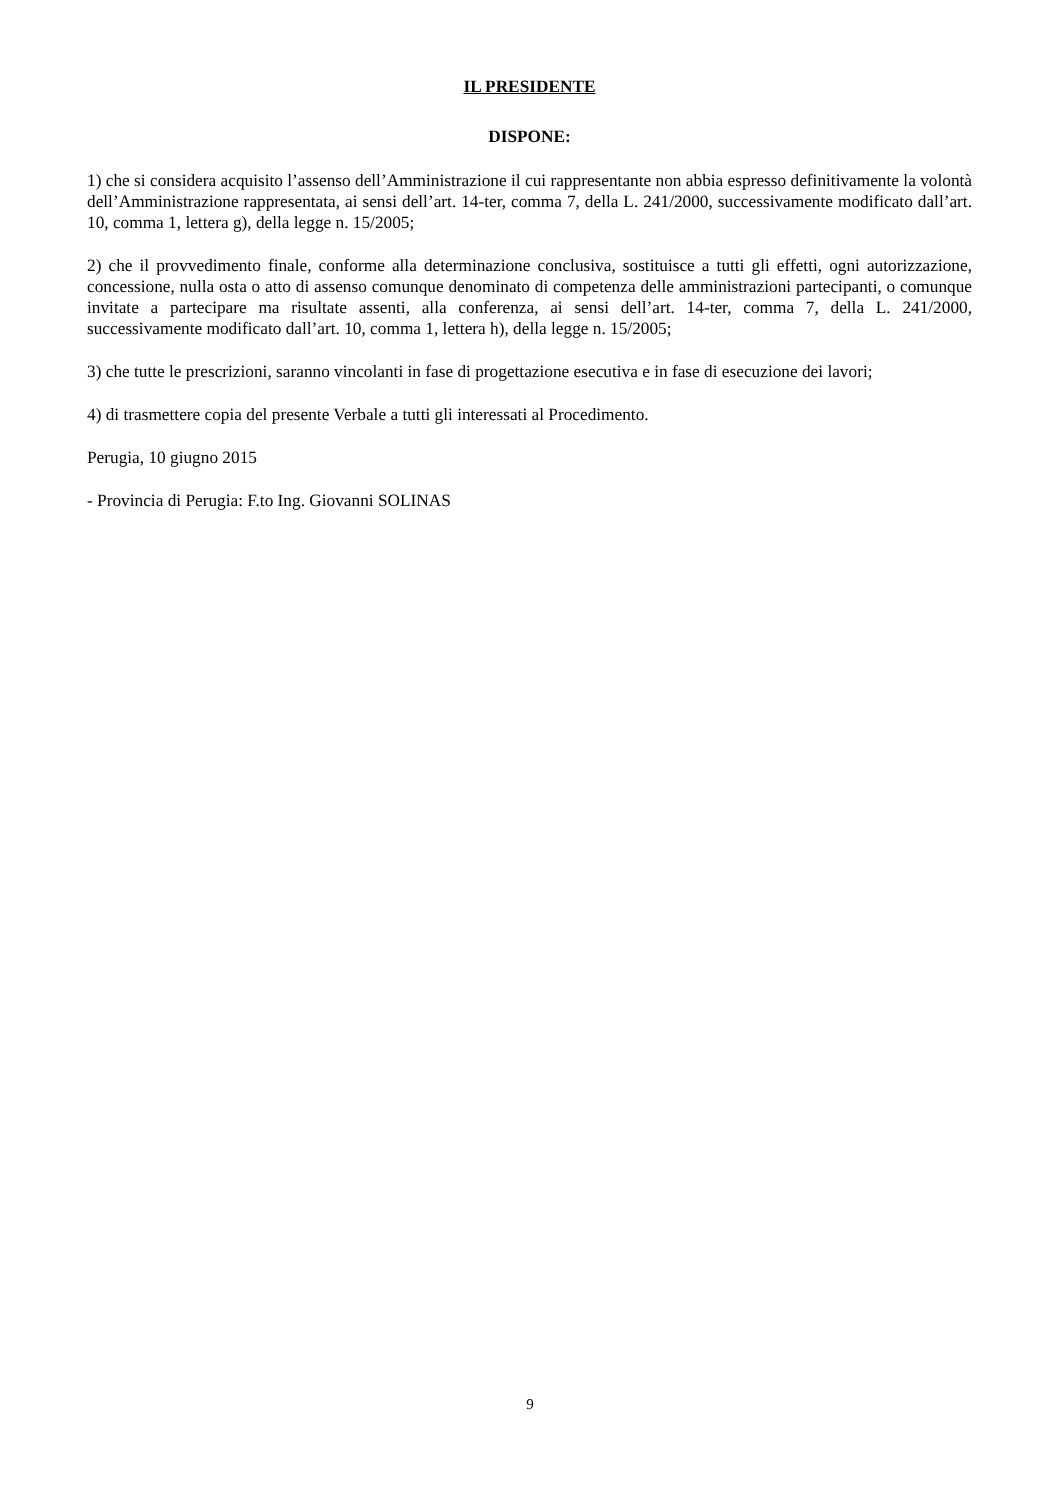IL PRESIDENTE
DISPONE:
1) che si considera acquisito l’assenso dell’Amministrazione il cui rappresentante non abbia espresso definitivamente la volontà dell’Amministrazione rappresentata, ai sensi dell’art. 14-ter, comma 7, della L. 241/2000, successivamente modificato dall’art. 10, comma 1, lettera g), della legge n. 15/2005;
2) che il provvedimento finale, conforme alla determinazione conclusiva, sostituisce a tutti gli effetti, ogni autorizzazione, concessione, nulla osta o atto di assenso comunque denominato di competenza delle amministrazioni partecipanti, o comunque invitate a partecipare ma risultate assenti, alla conferenza, ai sensi dell’art. 14-ter, comma 7, della L. 241/2000, successivamente modificato dall’art. 10, comma 1, lettera h), della legge n. 15/2005;
3) che tutte le prescrizioni, saranno vincolanti in fase di progettazione esecutiva e in fase di esecuzione dei lavori;
4) di trasmettere copia del presente Verbale a tutti gli interessati al Procedimento.
Perugia, 10 giugno 2015
- Provincia di Perugia: F.to Ing. Giovanni SOLINAS
9